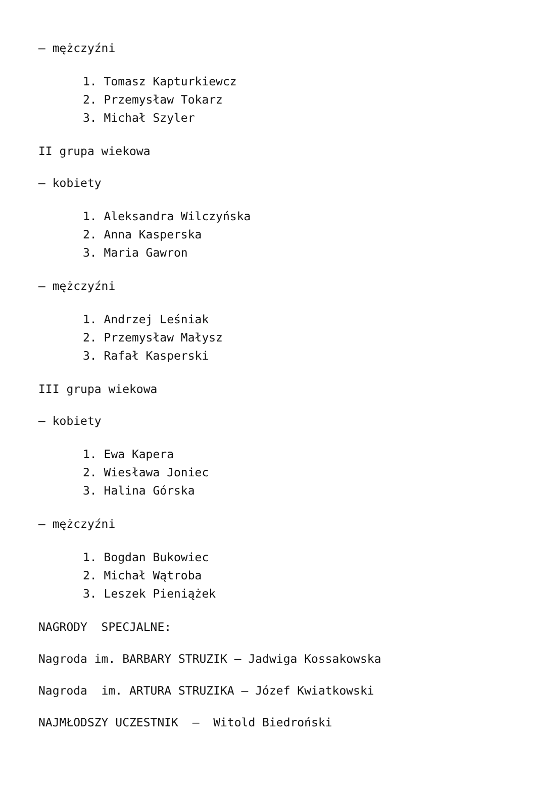– mężczyźni
1. Tomasz Kapturkiewcz
2. Przemysław Tokarz
3. Michał Szyler
II grupa wiekowa
– kobiety
1. Aleksandra Wilczyńska
2. Anna Kasperska
3. Maria Gawron
– mężczyźni
1. Andrzej Leśniak
2. Przemysław Małysz
3. Rafał Kasperski
III grupa wiekowa
– kobiety
1. Ewa Kapera
2. Wiesława Joniec
3. Halina Górska
– mężczyźni
1. Bogdan Bukowiec
2. Michał Wątroba
3. Leszek Pieniążek
NAGRODY SPECJALNE:
Nagroda im. BARBARY STRUZIK – Jadwiga Kossakowska
Nagroda im. ARTURA STRUZIKA – Józef Kwiatkowski
NAJMŁODSZY UCZESTNIK – Witold Biedroński